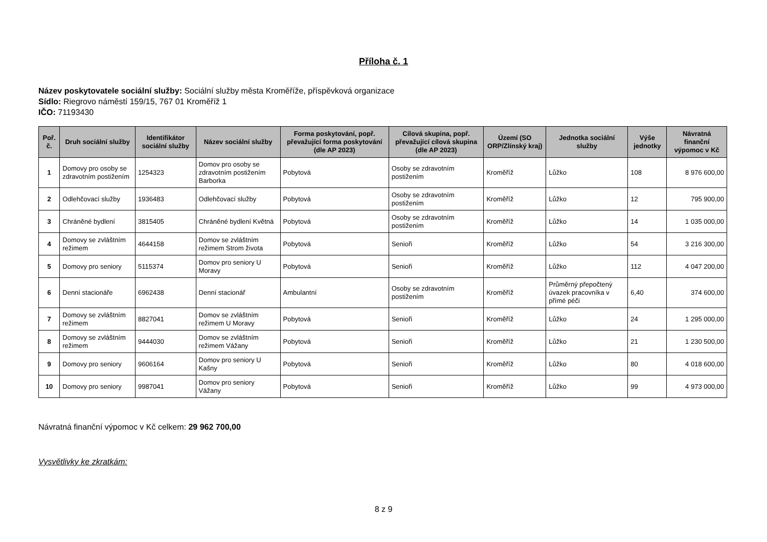Příloha č. 1
Název poskytovatele sociální služby: Sociální služby města Kroměříže, příspěvková organizace
Sídlo: Riegrovo náměstí 159/15, 767 01 Kroměříž 1
IČO: 71193430
| Poř. č. | Druh sociální služby | Identifikátor sociální služby | Název sociální služby | Forma poskytování, popř. převažující forma poskytování (dle AP 2023) | Cílová skupina, popř. převažující cílová skupina (dle AP 2023) | Území (SO ORP/Zlínský kraj) | Jednotka sociální služby | Výše jednotky | Návratná finanční výpomoc v Kč |
| --- | --- | --- | --- | --- | --- | --- | --- | --- | --- |
| 1 | Domovy pro osoby se zdravotním postižením | 1254323 | Domov pro osoby se zdravotním postižením Barborka | Pobytová | Osoby se zdravotním postižením | Kroměříž | Lůžko | 108 | 8 976 600,00 |
| 2 | Odlehčovací služby | 1936483 | Odlehčovací služby | Pobytová | Osoby se zdravotním postižením | Kroměříž | Lůžko | 12 | 795 900,00 |
| 3 | Chráněné bydlení | 3815405 | Chráněné bydlení Květná | Pobytová | Osoby se zdravotním postižením | Kroměříž | Lůžko | 14 | 1 035 000,00 |
| 4 | Domovy se zvláštním režimem | 4644158 | Domov se zvláštním režimem Strom života | Pobytová | Senioři | Kroměříž | Lůžko | 54 | 3 216 300,00 |
| 5 | Domovy pro seniory | 5115374 | Domov pro seniory U Moravy | Pobytová | Senioři | Kroměříž | Lůžko | 112 | 4 047 200,00 |
| 6 | Denní stacionáře | 6962438 | Denní stacionář | Ambulantní | Osoby se zdravotním postižením | Kroměříž | Průměrný přepočtený úvazek pracovníka v přímé péči | 6,40 | 374 600,00 |
| 7 | Domovy se zvláštním režimem | 8827041 | Domov se zvláštním režimem U Moravy | Pobytová | Senioři | Kroměříž | Lůžko | 24 | 1 295 000,00 |
| 8 | Domovy se zvláštním režimem | 9444030 | Domov se zvláštním režimem Vážany | Pobytová | Senioři | Kroměříž | Lůžko | 21 | 1 230 500,00 |
| 9 | Domovy pro seniory | 9606164 | Domov pro seniory U Kašny | Pobytová | Senioři | Kroměříž | Lůžko | 80 | 4 018 600,00 |
| 10 | Domovy pro seniory | 9987041 | Domov pro seniory Vážany | Pobytová | Senioři | Kroměříž | Lůžko | 99 | 4 973 000,00 |
Návratná finanční výpomoc v Kč celkem: 29 962 700,00
Vysvětlivky ke zkratkám:
8 z 9